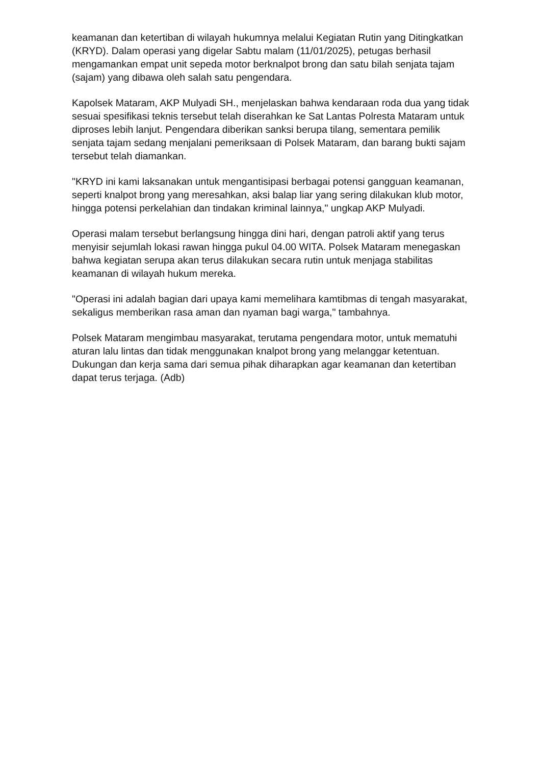keamanan dan ketertiban di wilayah hukumnya melalui Kegiatan Rutin yang Ditingkatkan (KRYD). Dalam operasi yang digelar Sabtu malam (11/01/2025), petugas berhasil mengamankan empat unit sepeda motor berknalpot brong dan satu bilah senjata tajam (sajam) yang dibawa oleh salah satu pengendara.
Kapolsek Mataram, AKP Mulyadi SH., menjelaskan bahwa kendaraan roda dua yang tidak sesuai spesifikasi teknis tersebut telah diserahkan ke Sat Lantas Polresta Mataram untuk diproses lebih lanjut. Pengendara diberikan sanksi berupa tilang, sementara pemilik senjata tajam sedang menjalani pemeriksaan di Polsek Mataram, dan barang bukti sajam tersebut telah diamankan.
"KRYD ini kami laksanakan untuk mengantisipasi berbagai potensi gangguan keamanan, seperti knalpot brong yang meresahkan, aksi balap liar yang sering dilakukan klub motor, hingga potensi perkelahian dan tindakan kriminal lainnya," ungkap AKP Mulyadi.
Operasi malam tersebut berlangsung hingga dini hari, dengan patroli aktif yang terus menyisir sejumlah lokasi rawan hingga pukul 04.00 WITA. Polsek Mataram menegaskan bahwa kegiatan serupa akan terus dilakukan secara rutin untuk menjaga stabilitas keamanan di wilayah hukum mereka.
"Operasi ini adalah bagian dari upaya kami memelihara kamtibmas di tengah masyarakat, sekaligus memberikan rasa aman dan nyaman bagi warga," tambahnya.
Polsek Mataram mengimbau masyarakat, terutama pengendara motor, untuk mematuhi aturan lalu lintas dan tidak menggunakan knalpot brong yang melanggar ketentuan. Dukungan dan kerja sama dari semua pihak diharapkan agar keamanan dan ketertiban dapat terus terjaga. (Adb)